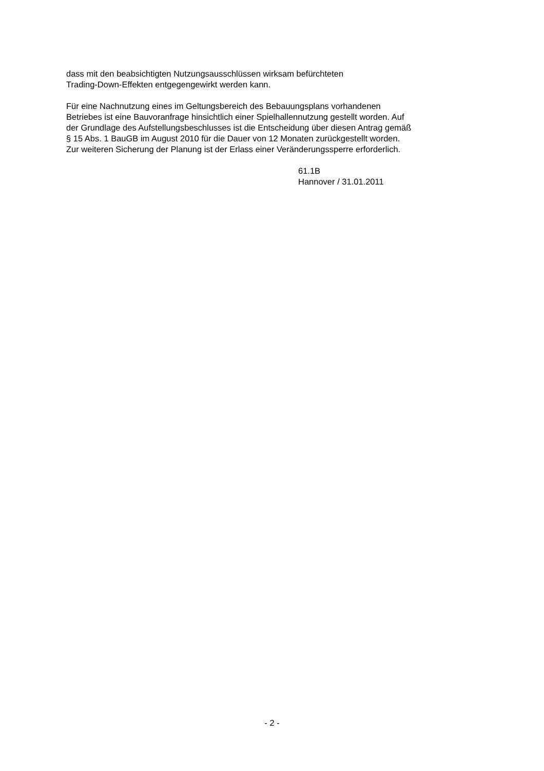dass mit den beabsichtigten Nutzungsausschlüssen wirksam befürchteten
Trading-Down-Effekten entgegengewirkt werden kann.
Für eine Nachnutzung eines im Geltungsbereich des Bebauungsplans vorhandenen
Betriebes ist eine Bauvoranfrage hinsichtlich einer Spielhallennutzung gestellt worden. Auf
der Grundlage des Aufstellungsbeschlusses ist die Entscheidung über diesen Antrag gemäß
§ 15 Abs. 1 BauGB im August 2010 für die Dauer von 12 Monaten zurückgestellt worden.
Zur weiteren Sicherung der Planung ist der Erlass einer Veränderungssperre erforderlich.
61.1B
Hannover / 31.01.2011
- 2 -